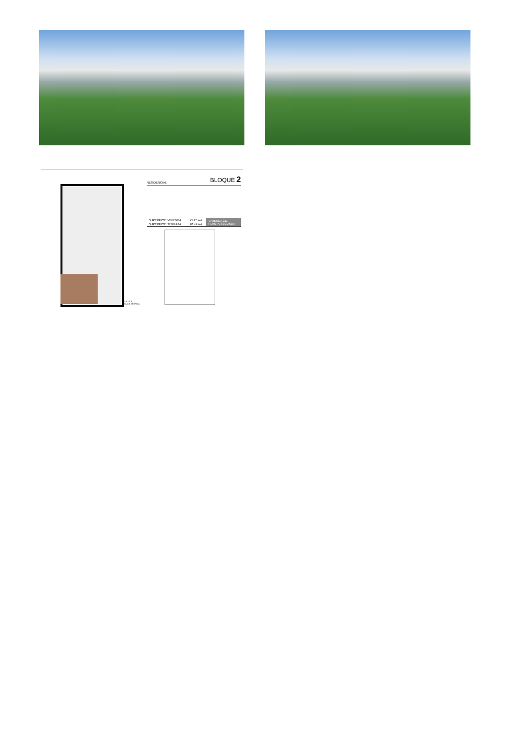RESIDENCIAL BLOQUE 2
| SUPERFICIE VIVIENDA | 75.26 m2 | VIVIENDA 211 PLANTA SEGUNDA |
| SUPERFICIE TERRAZA | 20.42 m2 | |
0 0,5 1 2 3
ESCALA GRÁFICA